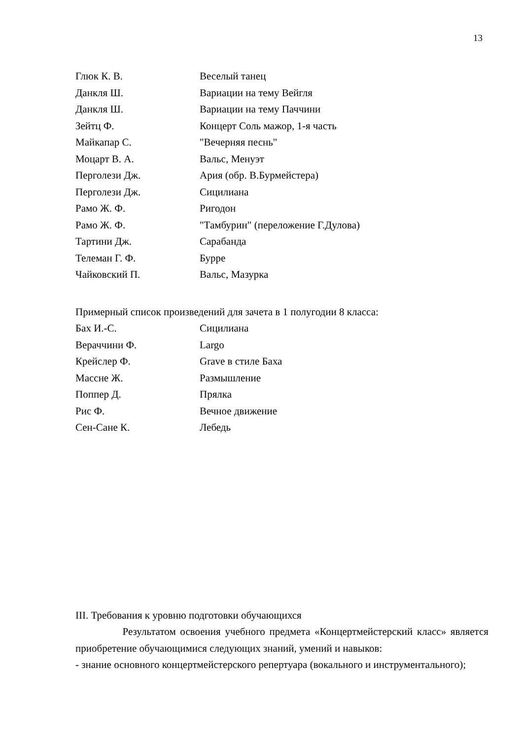13
Глюк К. В. Веселый танец
Данкля Ш. Вариации на тему Вейгля
Данкля Ш. Вариации на тему Паччини
Зейтц Ф. Концерт Соль мажор, 1-я часть
Майкапар С. "Вечерняя песнь"
Моцарт В. А. Вальс, Менуэт
Перголези Дж. Ария (обр. В.Бурмейстера)
Перголези Дж. Сицилиана
Рамо Ж. Ф. Ригодон
Рамо Ж. Ф. "Тамбурин" (переложение Г.Дулова)
Тартини Дж. Сарабанда
Телеман Г. Ф. Бурре
Чайковский П. Вальс, Мазурка
Примерный список произведений для зачета в 1 полугодии 8 класса:
Бах И.-С. Сицилиана
Вераччини Ф. Largo
Крейслер Ф. Grave в стиле Баха
Массне Ж. Размышление
Поппер Д. Прялка
Рис Ф. Вечное движение
Сен-Сане К. Лебедь
III. Требования к уровню подготовки обучающихся
Результатом освоения учебного предмета «Концертмейстерский класс» является приобретение обучающимися следующих знаний, умений и навыков:
- знание основного концертмейстерского репертуара (вокального и инструментального);